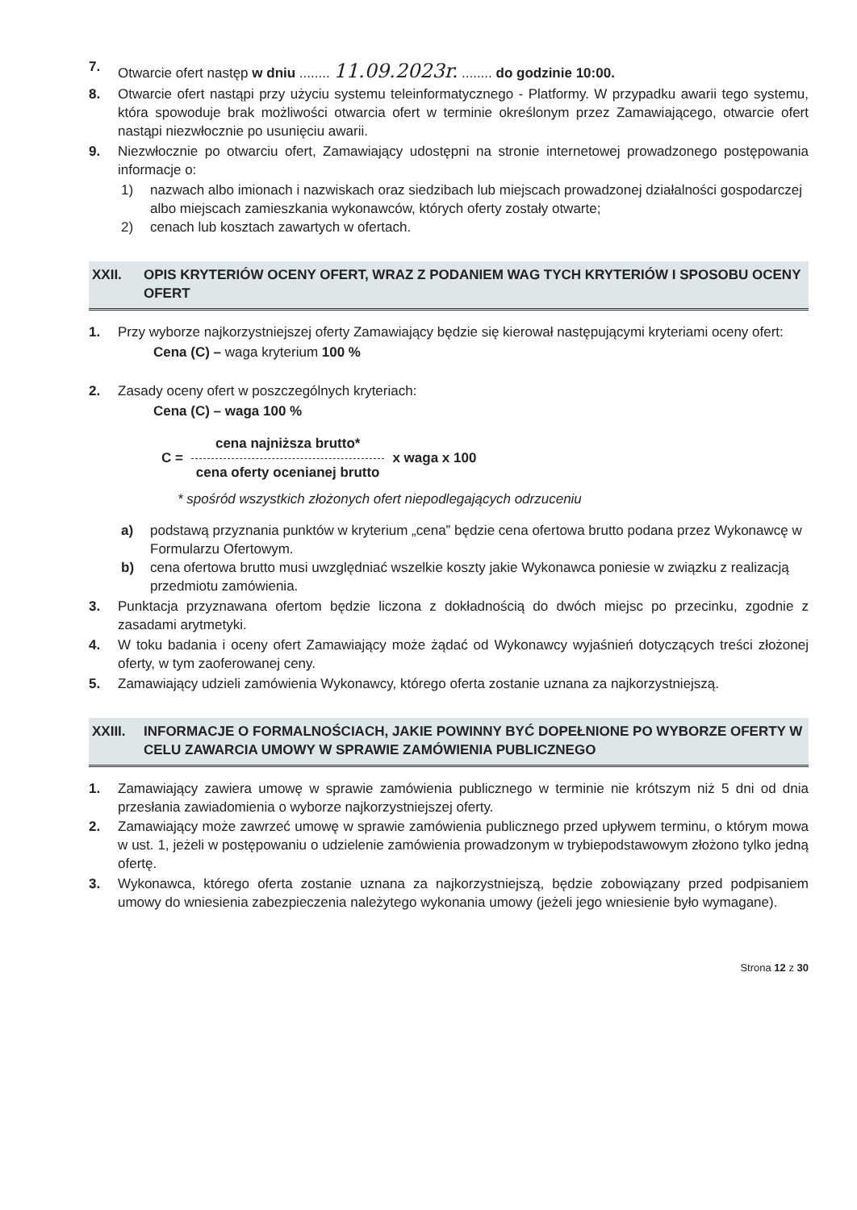7. Otwarcie ofert następ w dniu ........ 11.09.2023r. ........ do godzinie 10:00.
8. Otwarcie ofert nastąpi przy użyciu systemu teleinformatycznego - Platformy. W przypadku awarii tego systemu, która spowoduje brak możliwości otwarcia ofert w terminie określonym przez Zamawiającego, otwarcie ofert nastąpi niezwłocznie po usunięciu awarii.
9. Niezwłocznie po otwarciu ofert, Zamawiający udostępni na stronie internetowej prowadzonego postępowania informacje o:
1) nazwach albo imionach i nazwiskach oraz siedzibach lub miejscach prowadzonej działalności gospodarczej albo miejscach zamieszkania wykonawców, których oferty zostały otwarte;
2) cenach lub kosztach zawartych w ofertach.
XXII. OPIS KRYTERIÓW OCENY OFERT, WRAZ Z PODANIEM WAG TYCH KRYTERIÓW I SPOSOBU OCENY OFERT
1. Przy wyborze najkorzystniejszej oferty Zamawiający będzie się kierował następującymi kryteriami oceny ofert:
Cena (C) – waga kryterium 100 %
2. Zasady oceny ofert w poszczególnych kryteriach:
Cena (C) – waga 100 %
C =
cena najniższa brutto*
cena oferty ocenianej brutto
x waga x 100
* spośród wszystkich złożonych ofert niepodlegających odrzuceniu
a) podstawą przyznania punktów w kryterium „cena” będzie cena ofertowa brutto podana przez Wykonawcę w Formularzu Ofertowym.
b) cena ofertowa brutto musi uwzględniać wszelkie koszty jakie Wykonawca poniesie w związku z realizacją przedmiotu zamówienia.
3. Punktacja przyznawana ofertom będzie liczona z dokładnością do dwóch miejsc po przecinku, zgodnie z zasadami arytmetyki.
4. W toku badania i oceny ofert Zamawiający może żądać od Wykonawcy wyjaśnień dotyczących treści złożonej oferty, w tym zaoferowanej ceny.
5. Zamawiający udzieli zamówienia Wykonawcy, którego oferta zostanie uznana za najkorzystniejszą.
XXIII. INFORMACJE O FORMALNOŚCIACH, JAKIE POWINNY BYĆ DOPEŁNIONE PO WYBORZE OFERTY W CELU ZAWARCIA UMOWY W SPRAWIE ZAMÓWIENIA PUBLICZNEGO
1. Zamawiający zawiera umowę w sprawie zamówienia publicznego w terminie nie krótszym niż 5 dni od dnia przesłania zawiadomienia o wyborze najkorzystniejszej oferty.
2. Zamawiający może zawrzeć umowę w sprawie zamówienia publicznego przed upływem terminu, o którym mowa w ust. 1, jeżeli w postępowaniu o udzielenie zamówienia prowadzonym w trybiepodstawowym złożono tylko jedną ofertę.
3. Wykonawca, którego oferta zostanie uznana za najkorzystniejszą, będzie zobowiązany przed podpisaniem umowy do wniesienia zabezpieczenia należytego wykonania umowy (jeżeli jego wniesienie było wymagane).
Strona 12 z 30